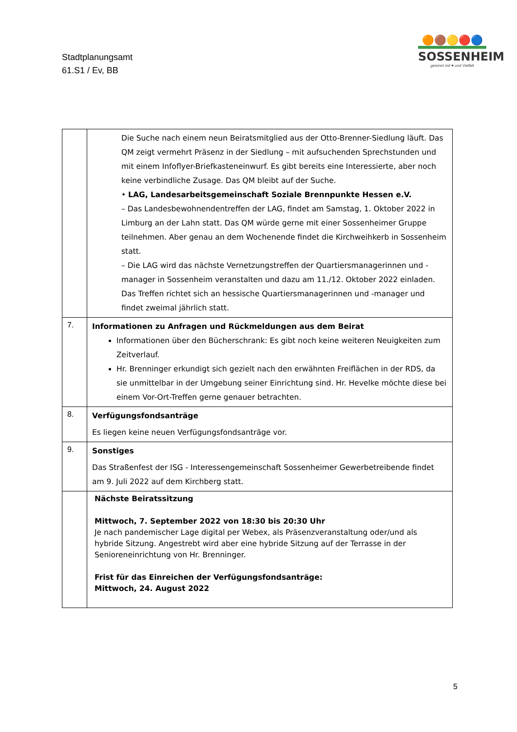Stadtplanungsamt
61.S1 / Ev, BB
🟠🟤🟡🔴🔵
SOSSENHEIM
gewinnt mit ♥ und Vielfalt
| | Die Suche nach einem neun Beiratsmitglied aus der Otto-Brenner-Siedlung läuft. Das QM zeigt vermehrt Präsenz in der Siedlung – mit aufsuchenden Sprechstunden und mit einem Infoflyer-Briefkasteneinwurf. Es gibt bereits eine Interessierte, aber noch keine verbindliche Zusage. Das QM bleibt auf der Suche. • LAG, Landesarbeitsgemeinschaft Soziale Brennpunkte Hessen e.V. – Das Landesbewohnendentreffen der LAG, findet am Samstag, 1. Oktober 2022 in Limburg an der Lahn statt. Das QM würde gerne mit einer Sossenheimer Gruppe teilnehmen. Aber genau an dem Wochenende findet die Kirchweihkerb in Sossenheim statt. – Die LAG wird das nächste Vernetzungstreffen der Quartiersmanagerinnen und -manager in Sossenheim veranstalten und dazu am 11./12. Oktober 2022 einladen. Das Treffen richtet sich an hessische Quartiersmanagerinnen und -manager und findet zweimal jährlich statt. |
| 7. | Informationen zu Anfragen und Rückmeldungen aus dem Beirat Informationen über den Bücherschrank: Es gibt noch keine weiteren Neuigkeiten zum Zeitverlauf. Hr. Brenninger erkundigt sich gezielt nach den erwähnten Freiflächen in der RDS, da sie unmittelbar in der Umgebung seiner Einrichtung sind. Hr. Hevelke möchte diese bei einem Vor-Ort-Treffen gerne genauer betrachten. |
| 8. | Verfügungsfondsanträge Es liegen keine neuen Verfügungsfondsanträge vor. |
| 9. | Sonstiges Das Straßenfest der ISG - Interessengemeinschaft Sossenheimer Gewerbetreibende findet am 9. Juli 2022 auf dem Kirchberg statt. |
| | Nächste Beiratssitzung Mittwoch, 7. September 2022 von 18:30 bis 20:30 Uhr Je nach pandemischer Lage digital per Webex, als Präsenzveranstaltung oder/und als hybride Sitzung. Angestrebt wird aber eine hybride Sitzung auf der Terrasse in der Senioreneinrichtung von Hr. Brenninger. Frist für das Einreichen der Verfügungsfondsanträge: Mittwoch, 24. August 2022 |
5